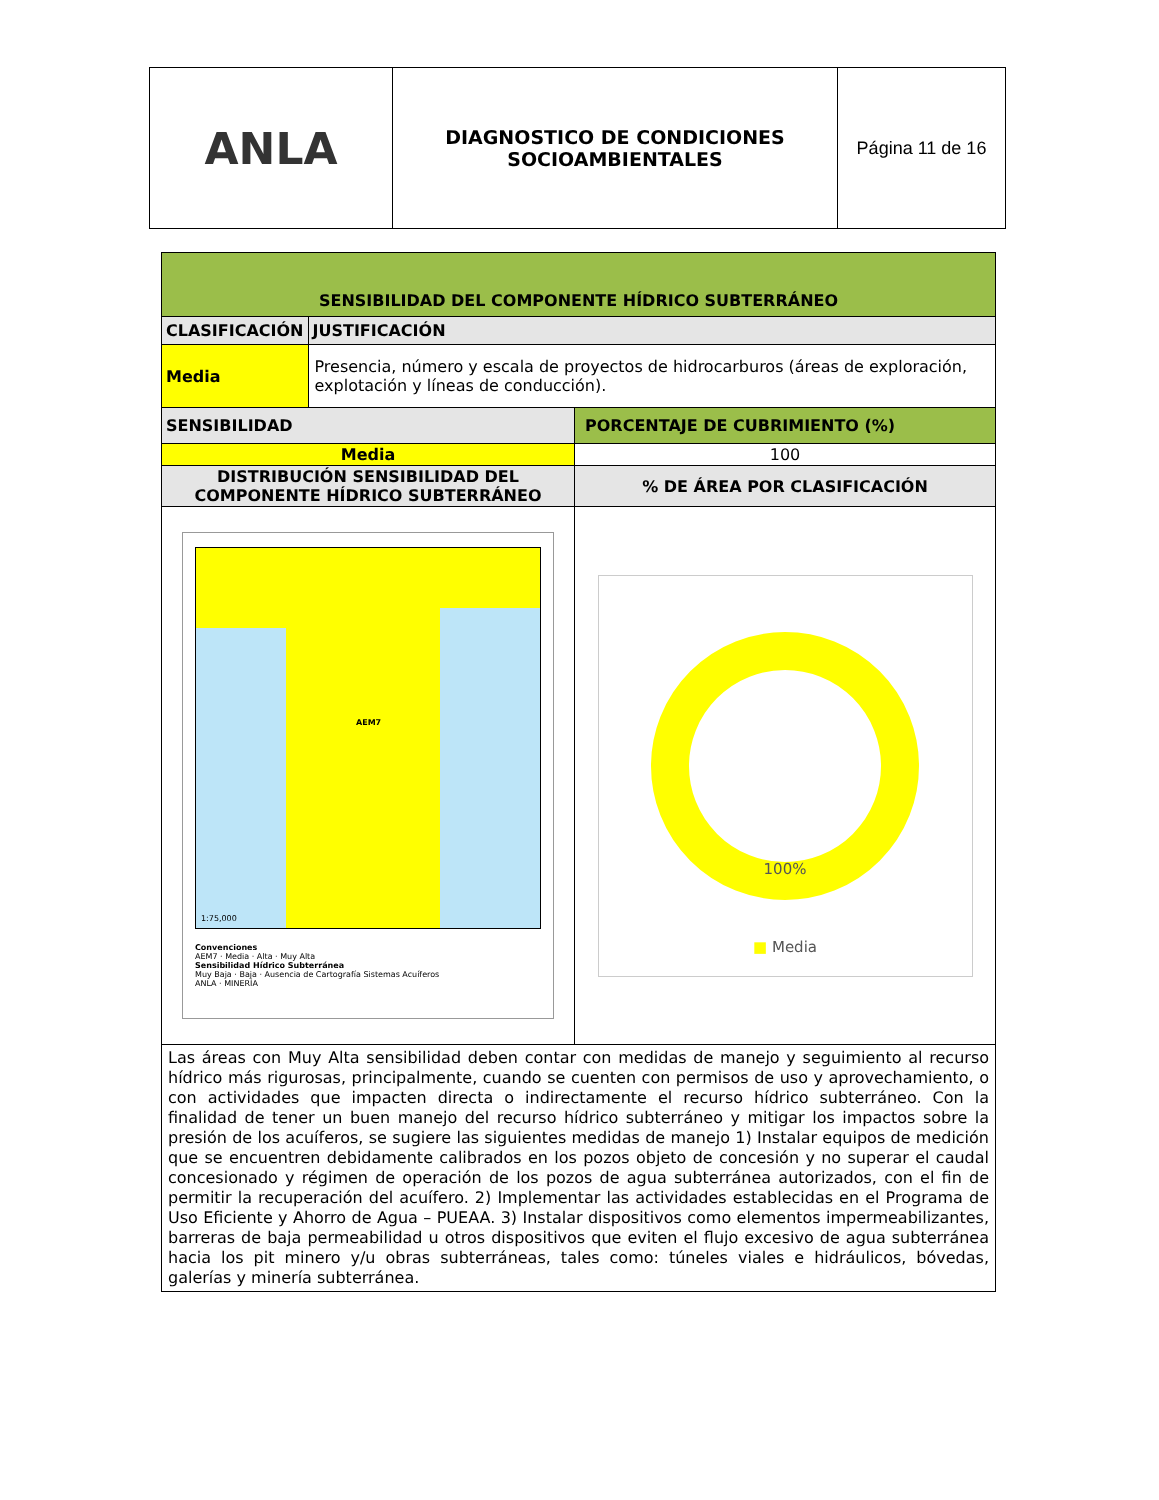| ANLA | DIAGNOSTICO DE CONDICIONES SOCIOAMBIENTALES | Página 11 de 16 |
| SENSIBILIDAD DEL COMPONENTE HÍDRICO SUBTERRÁNEO | | |
| --- | --- | --- |
| CLASIFICACIÓN | JUSTIFICACIÓN | |
| Media | Presencia, número y escala de proyectos de hidrocarburos (áreas de exploración, explotación y líneas de conducción). | |
| SENSIBILIDAD | | PORCENTAJE DE CUBRIMIENTO (%) |
| Media | | 100 |
| DISTRIBUCIÓN SENSIBILIDAD DEL COMPONENTE HÍDRICO SUBTERRÁNEO | | % DE ÁREA POR CLASIFICACIÓN |
| AEM7 1:75,000 Convenciones AEM7 · Media · Alta · Muy Alta Sensibilidad Hídrico Subterránea Muy Baja · Baja · Ausencia de Cartografía Sistemas Acuíferos ANLA · MINERÍA | | 100% ■ Media |
| Las áreas con Muy Alta sensibilidad deben contar con medidas de manejo y seguimiento al recurso hídrico más rigurosas, principalmente, cuando se cuenten con permisos de uso y aprovechamiento, o con actividades que impacten directa o indirectamente el recurso hídrico subterráneo. Con la finalidad de tener un buen manejo del recurso hídrico subterráneo y mitigar los impactos sobre la presión de los acuíferos, se sugiere las siguientes medidas de manejo 1) Instalar equipos de medición que se encuentren debidamente calibrados en los pozos objeto de concesión y no superar el caudal concesionado y régimen de operación de los pozos de agua subterránea autorizados, con el fin de permitir la recuperación del acuífero. 2) Implementar las actividades establecidas en el Programa de Uso Eficiente y Ahorro de Agua – PUEAA. 3) Instalar dispositivos como elementos impermeabilizantes, barreras de baja permeabilidad u otros dispositivos que eviten el flujo excesivo de agua subterránea hacia los pit minero y/u obras subterráneas, tales como: túneles viales e hidráulicos, bóvedas, galerías y minería subterránea. | | |